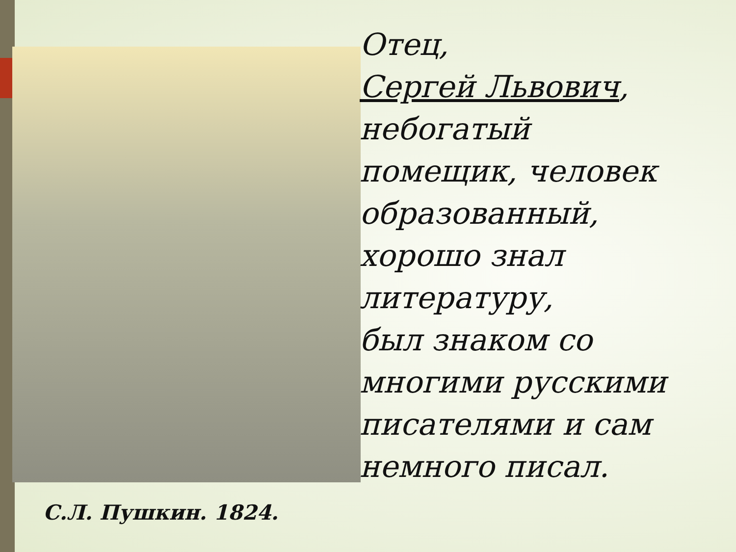Отец,
Сергей Львович,
небогатый
помещик, человек
образованный,
хорошо знал
литературу,
был знаком со
многими русскими
писателями и сам
немного писал.
С.Л. Пушкин. 1824.